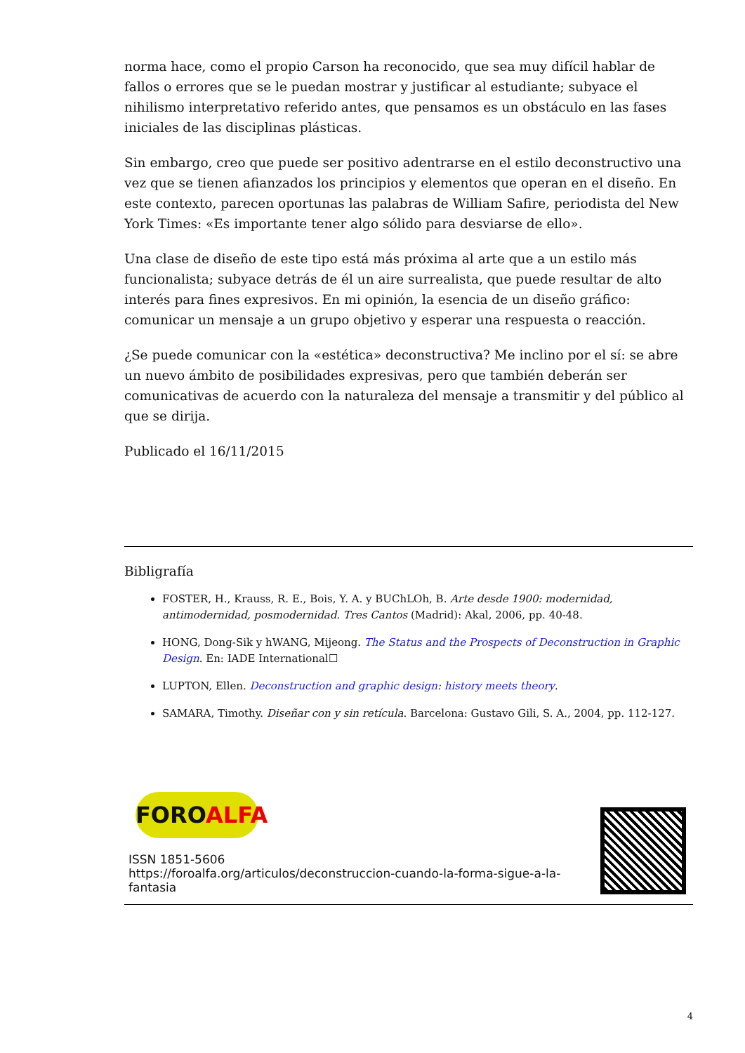norma hace, como el propio Carson ha reconocido, que sea muy difícil hablar de fallos o errores que se le puedan mostrar y justificar al estudiante; subyace el nihilismo interpretativo referido antes, que pensamos es un obstáculo en las fases iniciales de las disciplinas plásticas.
Sin embargo, creo que puede ser positivo adentrarse en el estilo deconstructivo una vez que se tienen afianzados los principios y elementos que operan en el diseño. En este contexto, parecen oportunas las palabras de William Safire, periodista del New York Times: «Es importante tener algo sólido para desviarse de ello».
Una clase de diseño de este tipo está más próxima al arte que a un estilo más funcionalista; subyace detrás de él un aire surrealista, que puede resultar de alto interés para fines expresivos. En mi opinión, la esencia de un diseño gráfico: comunicar un mensaje a un grupo objetivo y esperar una respuesta o reacción.
¿Se puede comunicar con la «estética» deconstructiva? Me inclino por el sí: se abre un nuevo ámbito de posibilidades expresivas, pero que también deberán ser comunicativas de acuerdo con la naturaleza del mensaje a transmitir y del público al que se dirija.
Publicado el 16/11/2015
Bibligrafía
FOSTER, H., Krauss, R. E., Bois, Y. A. y BUChLOh, B. Arte desde 1900: modernidad, antimodernidad, posmodernidad. Tres Cantos (Madrid): Akal, 2006, pp. 40-48.
HONG, Dong-Sik y hWANG, Mijeong. The Status and the Prospects of Deconstruction in Graphic Design. En: IADE International☐
LUPTON, Ellen. Deconstruction and graphic design: history meets theory.
SAMARA, Timothy. Diseñar con y sin retícula. Barcelona: Gustavo Gili, S. A., 2004, pp. 112-127.
FOROALFA
ISSN 1851-5606
https://foroalfa.org/articulos/deconstruccion-cuando-la-forma-sigue-a-la-fantasia
4